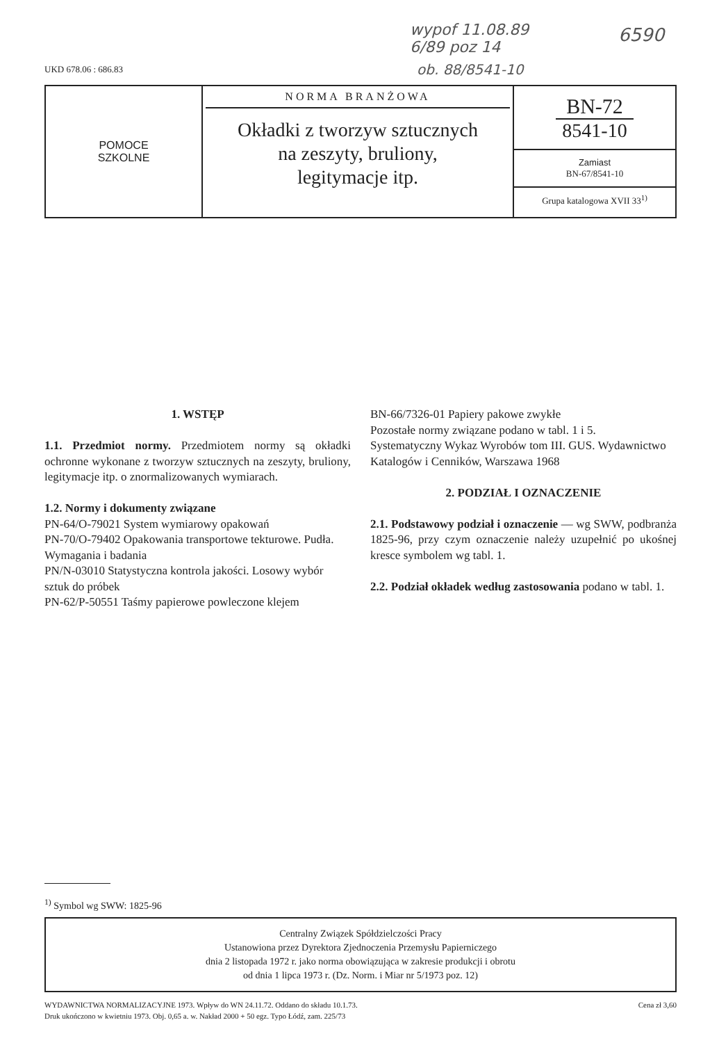wypof 11.08.89
6/89 poz 14
6590
UKD 678.06 : 686.83 ob. 88/8541-10
POMOCE
SZKOLNE
NORMA BRANŻOWA
Okładki z tworzyw sztucznych
na zeszyty, bruliony,
legitymacje itp.
BN-72
8541-10
Zamiast
BN-67/8541-10
Grupa katalogowa XVII 33<sup>1)</sup>
1. WSTĘP
1.1. Przedmiot normy. Przedmiotem normy są okładki ochronne wykonane z tworzyw sztucznych na zeszyty, bruliony, legitymacje itp. o znormalizowanych wymiarach.
1.2. Normy i dokumenty związane
PN-64/O-79021 System wymiarowy opakowań
PN-70/O-79402 Opakowania transportowe tekturowe. Pudła. Wymagania i badania
PN/N-03010 Statystyczna kontrola jakości. Losowy wybór sztuk do próbek
PN-62/P-50551 Taśmy papierowe powleczone klejem
BN-66/7326-01 Papiery pakowe zwykłe
Pozostałe normy związane podano w tabl. 1 i 5.
Systematyczny Wykaz Wyrobów tom III. GUS. Wydawnictwo Katalogów i Cenników, Warszawa 1968
2. PODZIAŁ I OZNACZENIE
2.1. Podstawowy podział i oznaczenie — wg SWW, podbranża 1825-96, przy czym oznaczenie należy uzupełnić po ukośnej kresce symbolem wg tabl. 1.
2.2. Podział okładek według zastosowania podano w tabl. 1.
<sup>1)</sup> Symbol wg SWW: 1825-96
Centralny Związek Spółdzielczości Pracy
Ustanowiona przez Dyrektora Zjednoczenia Przemysłu Papierniczego
dnia 2 listopada 1972 r. jako norma obowiązująca w zakresie produkcji i obrotu
od dnia 1 lipca 1973 r. (Dz. Norm. i Miar nr 5/1973 poz. 12)
WYDAWNICTWA NORMALIZACYJNE 1973. Wpływ do WN 24.11.72. Oddano do składu 10.1.73.
Druk ukończono w kwietniu 1973. Obj. 0,65 a. w. Nakład 2000 + 50 egz. Typo Łódź, zam. 225/73
Cena zł 3,60